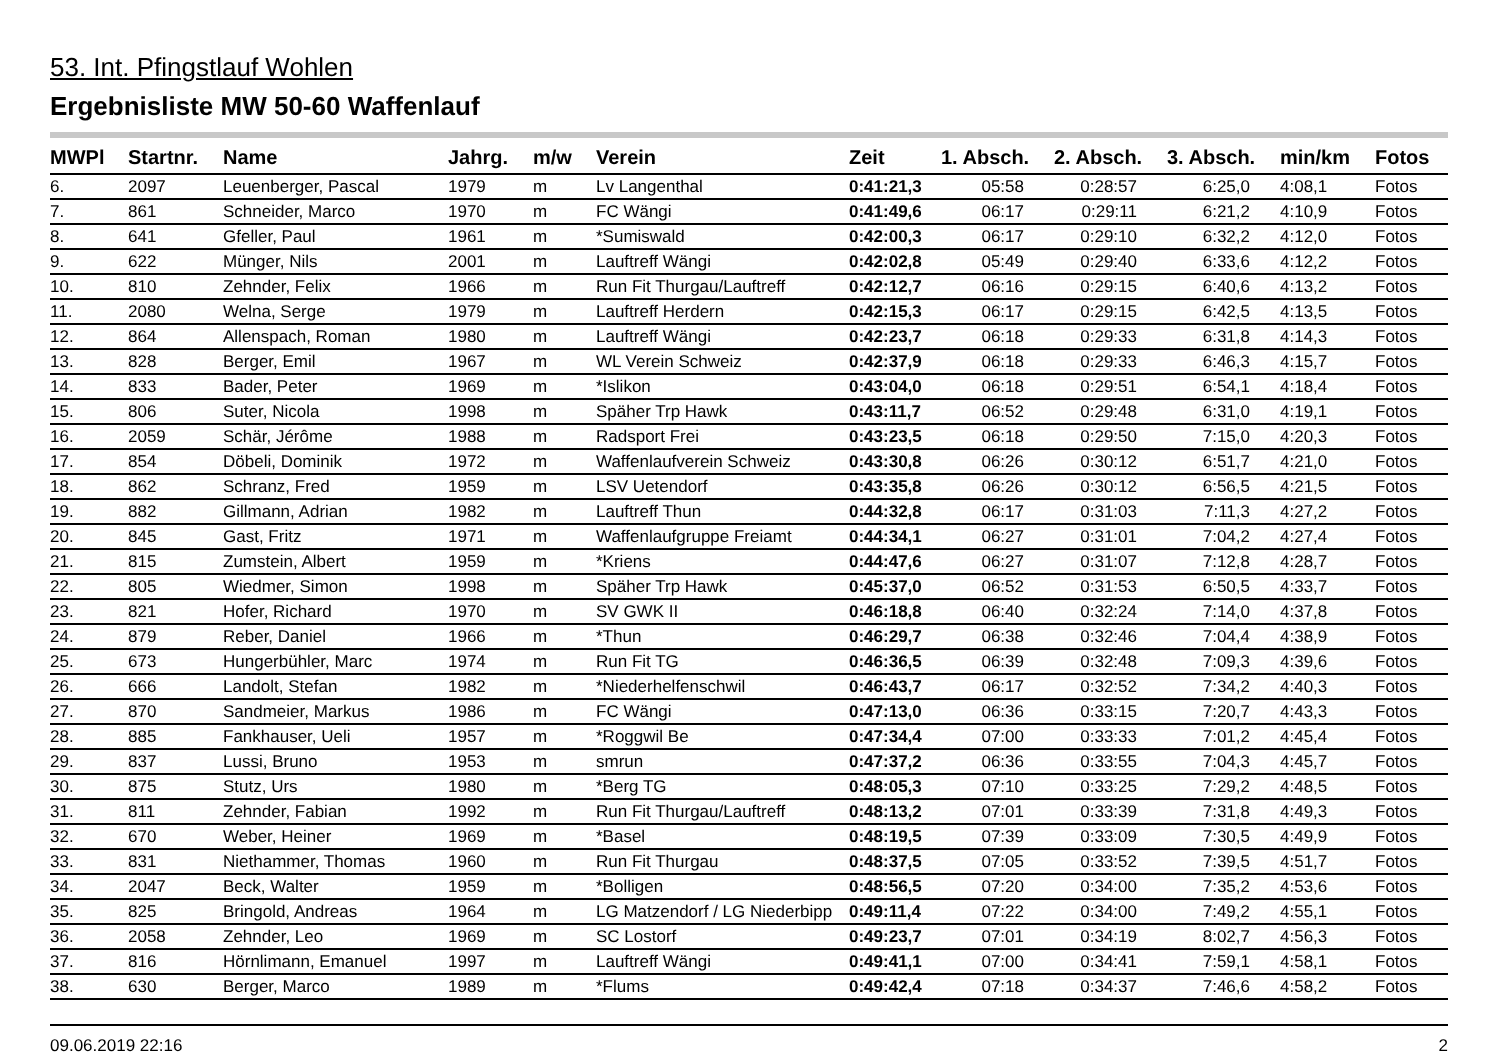53. Int. Pfingstlauf Wohlen
Ergebnisliste MW 50-60 Waffenlauf
| MWPl | Startnr. | Name | Jahrg. | m/w | Verein | Zeit | 1. Absch. | 2. Absch. | 3. Absch. | min/km | Fotos |
| --- | --- | --- | --- | --- | --- | --- | --- | --- | --- | --- | --- |
| 6. | 2097 | Leuenberger, Pascal | 1979 | m | Lv Langenthal | 0:41:21,3 | 05:58 | 0:28:57 | 6:25,0 | 4:08,1 | Fotos |
| 7. | 861 | Schneider, Marco | 1970 | m | FC Wängi | 0:41:49,6 | 06:17 | 0:29:11 | 6:21,2 | 4:10,9 | Fotos |
| 8. | 641 | Gfeller, Paul | 1961 | m | *Sumiswald | 0:42:00,3 | 06:17 | 0:29:10 | 6:32,2 | 4:12,0 | Fotos |
| 9. | 622 | Münger, Nils | 2001 | m | Lauftreff Wängi | 0:42:02,8 | 05:49 | 0:29:40 | 6:33,6 | 4:12,2 | Fotos |
| 10. | 810 | Zehnder, Felix | 1966 | m | Run Fit Thurgau/Lauftreff | 0:42:12,7 | 06:16 | 0:29:15 | 6:40,6 | 4:13,2 | Fotos |
| 11. | 2080 | Welna, Serge | 1979 | m | Lauftreff Herdern | 0:42:15,3 | 06:17 | 0:29:15 | 6:42,5 | 4:13,5 | Fotos |
| 12. | 864 | Allenspach, Roman | 1980 | m | Lauftreff Wängi | 0:42:23,7 | 06:18 | 0:29:33 | 6:31,8 | 4:14,3 | Fotos |
| 13. | 828 | Berger, Emil | 1967 | m | WL Verein Schweiz | 0:42:37,9 | 06:18 | 0:29:33 | 6:46,3 | 4:15,7 | Fotos |
| 14. | 833 | Bader, Peter | 1969 | m | *Islikon | 0:43:04,0 | 06:18 | 0:29:51 | 6:54,1 | 4:18,4 | Fotos |
| 15. | 806 | Suter, Nicola | 1998 | m | Späher Trp Hawk | 0:43:11,7 | 06:52 | 0:29:48 | 6:31,0 | 4:19,1 | Fotos |
| 16. | 2059 | Schär, Jérôme | 1988 | m | Radsport Frei | 0:43:23,5 | 06:18 | 0:29:50 | 7:15,0 | 4:20,3 | Fotos |
| 17. | 854 | Döbeli, Dominik | 1972 | m | Waffenlaufverein Schweiz | 0:43:30,8 | 06:26 | 0:30:12 | 6:51,7 | 4:21,0 | Fotos |
| 18. | 862 | Schranz, Fred | 1959 | m | LSV Uetendorf | 0:43:35,8 | 06:26 | 0:30:12 | 6:56,5 | 4:21,5 | Fotos |
| 19. | 882 | Gillmann, Adrian | 1982 | m | Lauftreff Thun | 0:44:32,8 | 06:17 | 0:31:03 | 7:11,3 | 4:27,2 | Fotos |
| 20. | 845 | Gast, Fritz | 1971 | m | Waffenlaufgruppe Freiamt | 0:44:34,1 | 06:27 | 0:31:01 | 7:04,2 | 4:27,4 | Fotos |
| 21. | 815 | Zumstein, Albert | 1959 | m | *Kriens | 0:44:47,6 | 06:27 | 0:31:07 | 7:12,8 | 4:28,7 | Fotos |
| 22. | 805 | Wiedmer, Simon | 1998 | m | Späher Trp Hawk | 0:45:37,0 | 06:52 | 0:31:53 | 6:50,5 | 4:33,7 | Fotos |
| 23. | 821 | Hofer, Richard | 1970 | m | SV GWK II | 0:46:18,8 | 06:40 | 0:32:24 | 7:14,0 | 4:37,8 | Fotos |
| 24. | 879 | Reber, Daniel | 1966 | m | *Thun | 0:46:29,7 | 06:38 | 0:32:46 | 7:04,4 | 4:38,9 | Fotos |
| 25. | 673 | Hungerbühler, Marc | 1974 | m | Run Fit TG | 0:46:36,5 | 06:39 | 0:32:48 | 7:09,3 | 4:39,6 | Fotos |
| 26. | 666 | Landolt, Stefan | 1982 | m | *Niederhelfenschwil | 0:46:43,7 | 06:17 | 0:32:52 | 7:34,2 | 4:40,3 | Fotos |
| 27. | 870 | Sandmeier, Markus | 1986 | m | FC Wängi | 0:47:13,0 | 06:36 | 0:33:15 | 7:20,7 | 4:43,3 | Fotos |
| 28. | 885 | Fankhauser, Ueli | 1957 | m | *Roggwil Be | 0:47:34,4 | 07:00 | 0:33:33 | 7:01,2 | 4:45,4 | Fotos |
| 29. | 837 | Lussi, Bruno | 1953 | m | smrun | 0:47:37,2 | 06:36 | 0:33:55 | 7:04,3 | 4:45,7 | Fotos |
| 30. | 875 | Stutz, Urs | 1980 | m | *Berg TG | 0:48:05,3 | 07:10 | 0:33:25 | 7:29,2 | 4:48,5 | Fotos |
| 31. | 811 | Zehnder, Fabian | 1992 | m | Run Fit Thurgau/Lauftreff | 0:48:13,2 | 07:01 | 0:33:39 | 7:31,8 | 4:49,3 | Fotos |
| 32. | 670 | Weber, Heiner | 1969 | m | *Basel | 0:48:19,5 | 07:39 | 0:33:09 | 7:30,5 | 4:49,9 | Fotos |
| 33. | 831 | Niethammer, Thomas | 1960 | m | Run Fit Thurgau | 0:48:37,5 | 07:05 | 0:33:52 | 7:39,5 | 4:51,7 | Fotos |
| 34. | 2047 | Beck, Walter | 1959 | m | *Bolligen | 0:48:56,5 | 07:20 | 0:34:00 | 7:35,2 | 4:53,6 | Fotos |
| 35. | 825 | Bringold, Andreas | 1964 | m | LG Matzendorf / LG Niederbipp | 0:49:11,4 | 07:22 | 0:34:00 | 7:49,2 | 4:55,1 | Fotos |
| 36. | 2058 | Zehnder, Leo | 1969 | m | SC Lostorf | 0:49:23,7 | 07:01 | 0:34:19 | 8:02,7 | 4:56,3 | Fotos |
| 37. | 816 | Hörnlimann, Emanuel | 1997 | m | Lauftreff Wängi | 0:49:41,1 | 07:00 | 0:34:41 | 7:59,1 | 4:58,1 | Fotos |
| 38. | 630 | Berger, Marco | 1989 | m | *Flums | 0:49:42,4 | 07:18 | 0:34:37 | 7:46,6 | 4:58,2 | Fotos |
09.06.2019 22:16 2